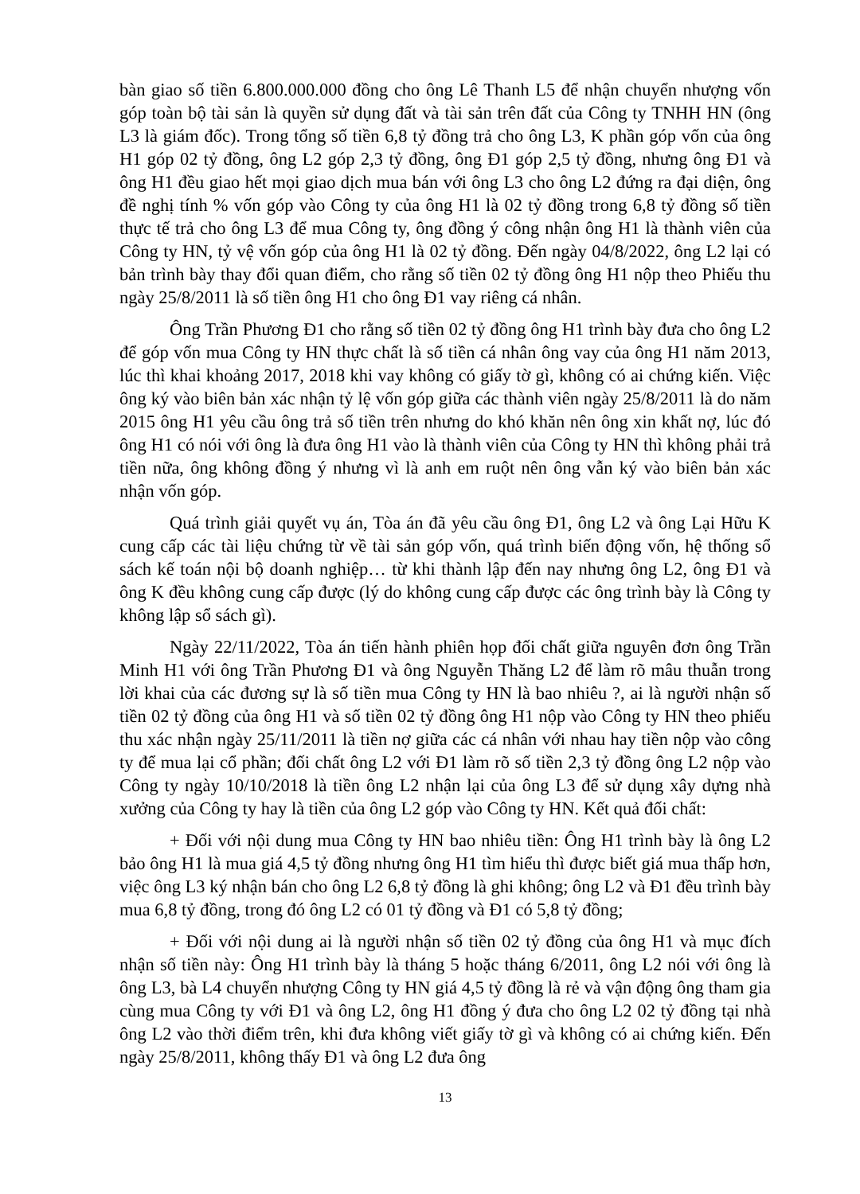bàn giao số tiền 6.800.000.000 đồng cho ông Lê Thanh L5 để nhận chuyển nhượng vốn góp toàn bộ tài sản là quyền sử dụng đất và tài sản trên đất của Công ty TNHH HN (ông L3 là giám đốc). Trong tổng số tiền 6,8 tỷ đồng trả cho ông L3, K phần góp vốn của ông H1 góp 02 tỷ đồng, ông L2 góp 2,3 tỷ đồng, ông Đ1 góp 2,5 tỷ đồng, nhưng ông Đ1 và ông H1 đều giao hết mọi giao dịch mua bán với ông L3 cho ông L2 đứng ra đại diện, ông đề nghị tính % vốn góp vào Công ty của ông H1 là 02 tỷ đồng trong 6,8 tỷ đồng số tiền thực tế trả cho ông L3 để mua Công ty, ông đồng ý công nhận ông H1 là thành viên của Công ty HN, tỷ vệ vốn góp của ông H1 là 02 tỷ đồng. Đến ngày 04/8/2022, ông L2 lại có bản trình bày thay đổi quan điểm, cho rằng số tiền 02 tỷ đồng ông H1 nộp theo Phiếu thu ngày 25/8/2011 là số tiền ông H1 cho ông Đ1 vay riêng cá nhân.
Ông Trần Phương Đ1 cho rằng số tiền 02 tỷ đồng ông H1 trình bày đưa cho ông L2 để góp vốn mua Công ty HN thực chất là số tiền cá nhân ông vay của ông H1 năm 2013, lúc thì khai khoảng 2017, 2018 khi vay không có giấy tờ gì, không có ai chứng kiến. Việc ông ký vào biên bản xác nhận tỷ lệ vốn góp giữa các thành viên ngày 25/8/2011 là do năm 2015 ông H1 yêu cầu ông trả số tiền trên nhưng do khó khăn nên ông xin khất nợ, lúc đó ông H1 có nói với ông là đưa ông H1 vào là thành viên của Công ty HN thì không phải trả tiền nữa, ông không đồng ý nhưng vì là anh em ruột nên ông vẫn ký vào biên bản xác nhận vốn góp.
Quá trình giải quyết vụ án, Tòa án đã yêu cầu ông Đ1, ông L2 và ông Lại Hữu K cung cấp các tài liệu chứng từ về tài sản góp vốn, quá trình biến động vốn, hệ thống sổ sách kế toán nội bộ doanh nghiệp… từ khi thành lập đến nay nhưng ông L2, ông Đ1 và ông K đều không cung cấp được (lý do không cung cấp được các ông trình bày là Công ty không lập sổ sách gì).
Ngày 22/11/2022, Tòa án tiến hành phiên họp đối chất giữa nguyên đơn ông Trần Minh H1 với ông Trần Phương Đ1 và ông Nguyễn Thăng L2 để làm rõ mâu thuẫn trong lời khai của các đương sự là số tiền mua Công ty HN là bao nhiêu ?, ai là người nhận số tiền 02 tỷ đồng của ông H1 và số tiền 02 tỷ đồng ông H1 nộp vào Công ty HN theo phiếu thu xác nhận ngày 25/11/2011 là tiền nợ giữa các cá nhân với nhau hay tiền nộp vào công ty để mua lại cổ phần; đối chất ông L2 với Đ1 làm rõ số tiền 2,3 tỷ đồng ông L2 nộp vào Công ty ngày 10/10/2018 là tiền ông L2 nhận lại của ông L3 để sử dụng xây dựng nhà xưởng của Công ty hay là tiền của ông L2 góp vào Công ty HN. Kết quả đối chất:
+ Đối với nội dung mua Công ty HN bao nhiêu tiền: Ông H1 trình bày là ông L2 bảo ông H1 là mua giá 4,5 tỷ đồng nhưng ông H1 tìm hiểu thì được biết giá mua thấp hơn, việc ông L3 ký nhận bán cho ông L2 6,8 tỷ đồng là ghi không; ông L2 và Đ1 đều trình bày mua 6,8 tỷ đồng, trong đó ông L2 có 01 tỷ đồng và Đ1 có 5,8 tỷ đồng;
+ Đối với nội dung ai là người nhận số tiền 02 tỷ đồng của ông H1 và mục đích nhận số tiền này: Ông H1 trình bày là tháng 5 hoặc tháng 6/2011, ông L2 nói với ông là ông L3, bà L4 chuyển nhượng Công ty HN giá 4,5 tỷ đồng là rẻ và vận động ông tham gia cùng mua Công ty với Đ1 và ông L2, ông H1 đồng ý đưa cho ông L2 02 tỷ đồng tại nhà ông L2 vào thời điểm trên, khi đưa không viết giấy tờ gì và không có ai chứng kiến. Đến ngày 25/8/2011, không thấy Đ1 và ông L2 đưa ông
13